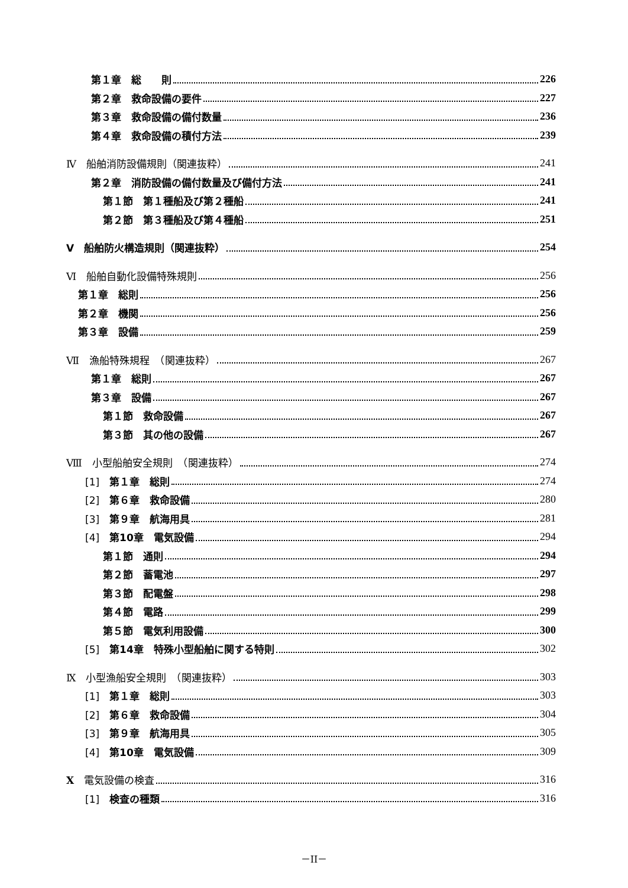第１章　総　　則 226
第２章　救命設備の要件 227
第３章　救命設備の備付数量 236
第４章　救命設備の積付方法 239
Ⅳ　船舶消防設備規則（関連抜粋） 241
第２章　消防設備の備付数量及び備付方法 241
第１節　第１種船及び第２種船 241
第２節　第３種船及び第４種船 251
Ⅴ　船舶防火構造規則（関連抜粋） 254
Ⅵ　船舶自動化設備特殊規則 256
第１章　総則 256
第２章　機関 256
第３章　設備 259
Ⅶ　漁船特殊規程　（関連抜粋） 267
第１章　総則 267
第３章　設備 267
第１節　救命設備 267
第３節　其の他の設備 267
Ⅷ　小型船舶安全規則　（関連抜粋） 274
[1]　第１章　総則 274
[2]　第６章　救命設備 280
[3]　第９章　航海用具 281
[4]　第10章　電気設備 294
第１節　通則 294
第２節　蓄電池 297
第３節　配電盤 298
第４節　電路 299
第５節　電気利用設備 300
[5]　第14章　特殊小型船舶に関する特則 302
Ⅸ　小型漁船安全規則　（関連抜粋） 303
[1]　第１章　総則 303
[2]　第６章　救命設備 304
[3]　第９章　航海用具 305
[4]　第10章　電気設備 309
X　電気設備の検査 316
[1]　検査の種類 316
－II－